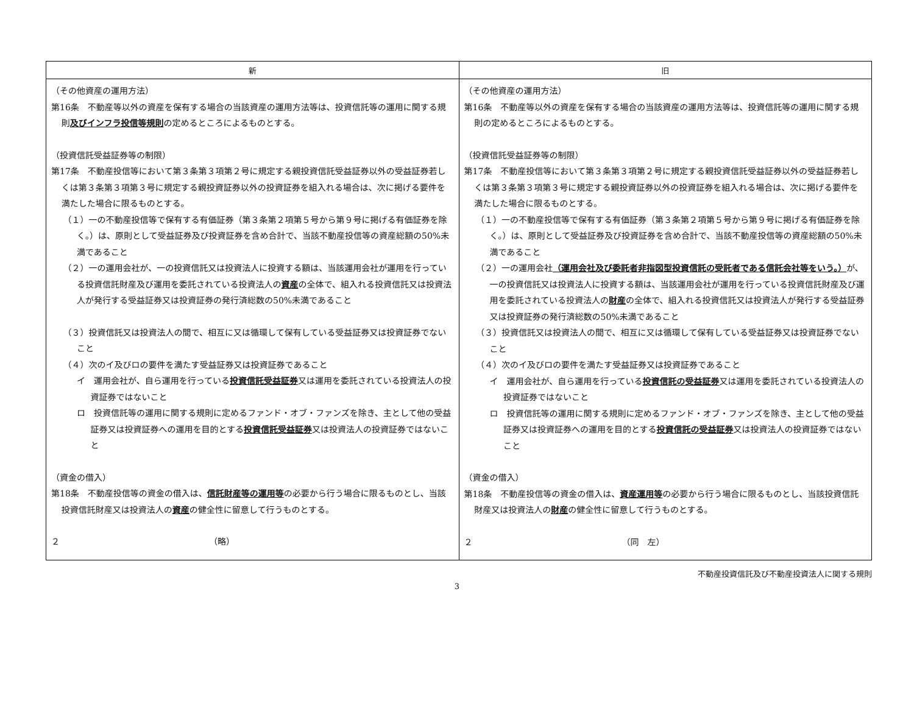| 新 | 旧 |
| --- | --- |
| （その他資産の運用方法） 第16条 不動産等以外の資産を保有する場合の当該資産の運用方法等は、投資信託等の運用に関する規則 及びインフラ投信等規則 の定めるところによるものとする。 （投資信託受益証券等の制限） 第17条 不動産投信等において第３条第３項第２号に規定する親投資信託受益証券以外の受益証券若しくは第３条第３項第３号に規定する親投資証券以外の投資証券を組入れる場合は、次に掲げる要件を満たした場合に限るものとする。 （１）一の不動産投信等で保有する有価証券（第３条第２項第５号から第９号に掲げる有価証券を除く。）は、原則として受益証券及び投資証券を含め合計で、当該不動産投信等の資産総額の50%未満であること （２）一の運用会社が、一の投資信託又は投資法人に投資する額は、当該運用会社が運用を行っている投資信託財産及び運用を委託されている投資法人の 資産 の全体で、組入れる投資信託又は投資法人が発行する受益証券又は投資証券の発行済総数の50%未満であること （３）投資信託又は投資法人の間で、相互に又は循環して保有している受益証券又は投資証券でないこと （４）次のイ及びロの要件を満たす受益証券又は投資証券であること イ 運用会社が、自ら運用を行っている 投資信託受益証券 又は運用を委託されている投資法人の投資証券ではないこと ロ 投資信託等の運用に関する規則に定めるファンド・オブ・ファンズを除き、主として他の受益証券又は投資証券への運用を目的とする 投資信託受益証券 又は投資法人の投資証券ではないこと （資金の借入） 第18条 不動産投信等の資金の借入は、 信託財産等の運用等 の必要から行う場合に限るものとし、当該投資信託財産又は投資法人の 資産 の健全性に留意して行うものとする。 ２ （略） | （その他資産の運用方法） 第16条 不動産等以外の資産を保有する場合の当該資産の運用方法等は、投資信託等の運用に関する規則の定めるところによるものとする。 （投資信託受益証券等の制限） 第17条 不動産投信等において第３条第３項第２号に規定する親投資信託受益証券以外の受益証券若しくは第３条第３項第３号に規定する親投資証券以外の投資証券を組入れる場合は、次に掲げる要件を満たした場合に限るものとする。 （１）一の不動産投信等で保有する有価証券（第３条第２項第５号から第９号に掲げる有価証券を除く。）は、原則として受益証券及び投資証券を含め合計で、当該不動産投信等の資産総額の50%未満であること （２）一の運用会社 （運用会社及び委託者非指図型投資信託の受託者である信託会社等をいう。） が、一の投資信託又は投資法人に投資する額は、当該運用会社が運用を行っている投資信託財産及び運用を委託されている投資法人の 財産 の全体で、組入れる投資信託又は投資法人が発行する受益証券又は投資証券の発行済総数の50%未満であること （３）投資信託又は投資法人の間で、相互に又は循環して保有している受益証券又は投資証券でないこと （４）次のイ及びロの要件を満たす受益証券又は投資証券であること イ 運用会社が、自ら運用を行っている 投資信託の受益証券 又は運用を委託されている投資法人の投資証券ではないこと ロ 投資信託等の運用に関する規則に定めるファンド・オブ・ファンズを除き、主として他の受益証券又は投資証券への運用を目的とする 投資信託の受益証券 又は投資法人の投資証券ではないこと （資金の借入） 第18条 不動産投信等の資金の借入は、 資産運用等 の必要から行う場合に限るものとし、当該投資信託財産又は投資法人の 財産 の健全性に留意して行うものとする。 ２ （同 左） |
不動産投資信託及び不動産投資法人に関する規則
3